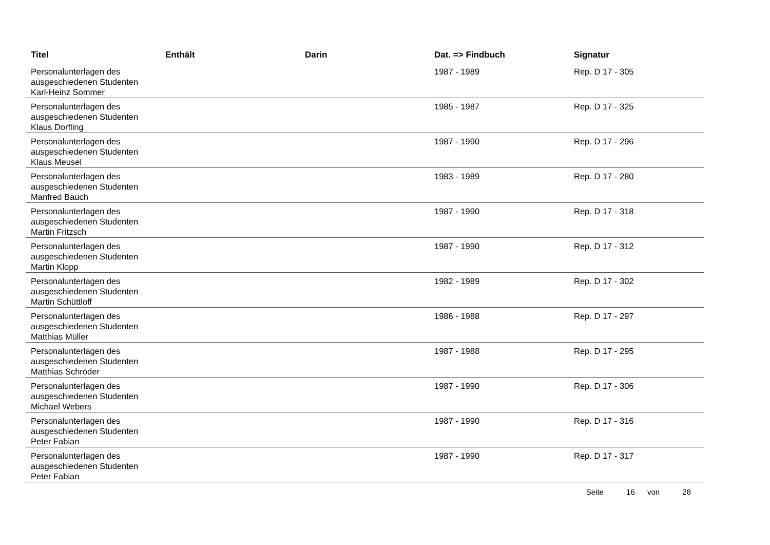| Titel | Enthält | Darin | Dat. => Findbuch | Signatur |
| --- | --- | --- | --- | --- |
| Personalunterlagen des ausgeschiedenen Studenten Karl-Heinz Sommer | | | 1987 - 1989 | Rep. D 17 - 305 |
| Personalunterlagen des ausgeschiedenen Studenten Klaus Dorfling | | | 1985 - 1987 | Rep. D 17 - 325 |
| Personalunterlagen des ausgeschiedenen Studenten Klaus Meusel | | | 1987 - 1990 | Rep. D 17 - 296 |
| Personalunterlagen des ausgeschiedenen Studenten Manfred Bauch | | | 1983 - 1989 | Rep. D 17 - 280 |
| Personalunterlagen des ausgeschiedenen Studenten Martin Fritzsch | | | 1987 - 1990 | Rep. D 17 - 318 |
| Personalunterlagen des ausgeschiedenen Studenten Martin Klopp | | | 1987 - 1990 | Rep. D 17 - 312 |
| Personalunterlagen des ausgeschiedenen Studenten Martin Schüttloff | | | 1982 - 1989 | Rep. D 17 - 302 |
| Personalunterlagen des ausgeschiedenen Studenten Matthias Müller | | | 1986 - 1988 | Rep. D 17 - 297 |
| Personalunterlagen des ausgeschiedenen Studenten Matthias Schröder | | | 1987 - 1988 | Rep. D 17 - 295 |
| Personalunterlagen des ausgeschiedenen Studenten Michael Webers | | | 1987 - 1990 | Rep. D 17 - 306 |
| Personalunterlagen des ausgeschiedenen Studenten Peter Fabian | | | 1987 - 1990 | Rep. D 17 - 316 |
| Personalunterlagen des ausgeschiedenen Studenten Peter Fabian | | | 1987 - 1990 | Rep. D 17 - 317 |
Seite 16 von 28